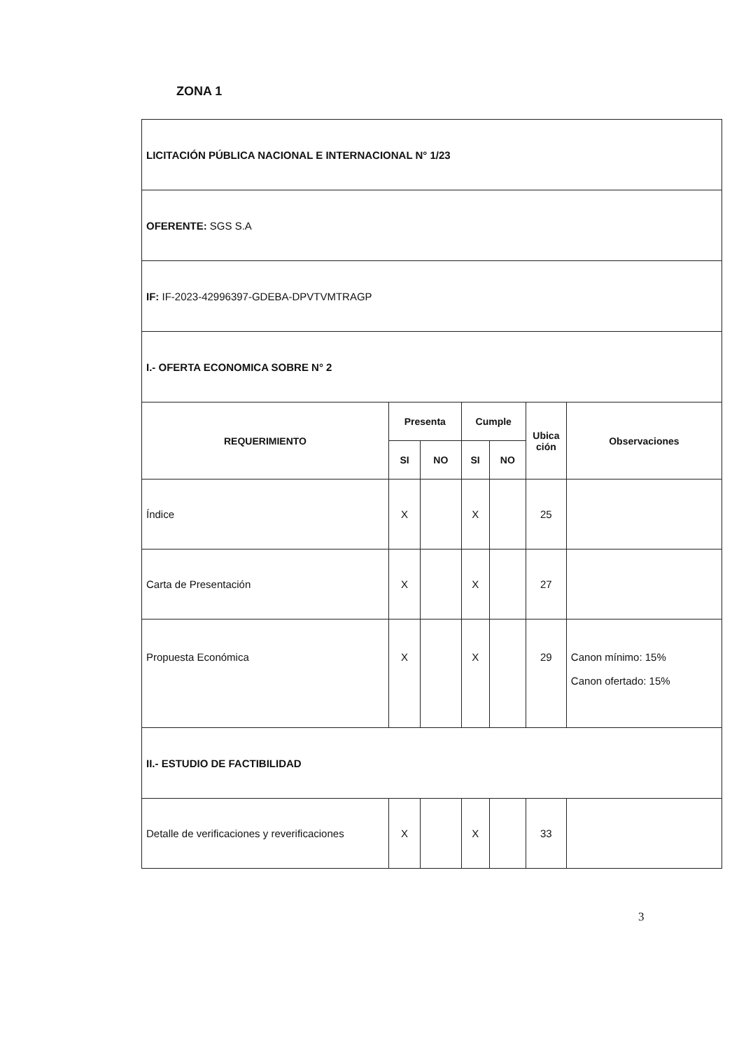ZONA 1
| LICITACIÓN PÚBLICA NACIONAL E INTERNACIONAL N° 1/23 | | | | | | |
| OFERENTE: SGS S.A | | | | | | |
| IF: IF-2023-42996397-GDEBA-DPVTVMTRAGP | | | | | | |
| I.- OFERTA ECONOMICA SOBRE N° 2 | | | | | | |
| REQUERIMIENTO | Presenta | | Cumple | | Ubica ción | Observaciones |
| | SI | NO | SI | NO | | |
| Índice | X | | X | | 25 | |
| Carta de Presentación | X | | X | | 27 | |
| Propuesta Económica | X | | X | | 29 | Canon mínimo: 15% Canon ofertado: 15% |
| II.- ESTUDIO DE FACTIBILIDAD | | | | | | |
| Detalle de verificaciones y reverificaciones | X | | X | | 33 | |
3